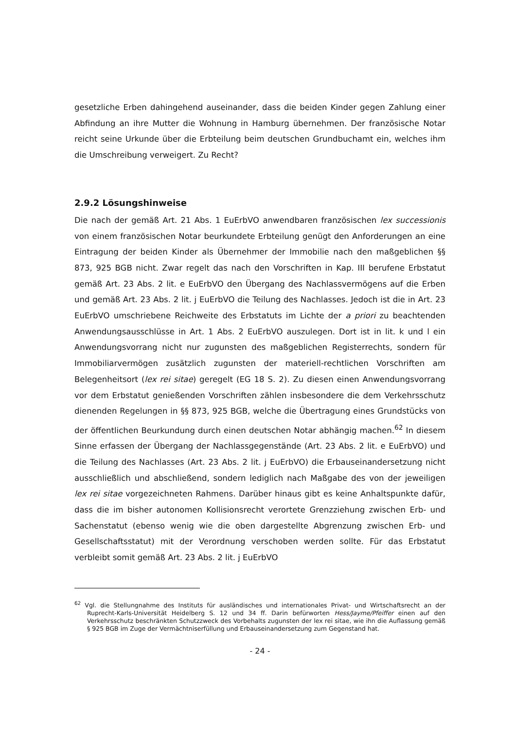gesetzliche Erben dahingehend auseinander, dass die beiden Kinder gegen Zahlung einer Abfindung an ihre Mutter die Wohnung in Hamburg übernehmen. Der französische Notar reicht seine Urkunde über die Erbteilung beim deutschen Grundbuchamt ein, welches ihm die Umschreibung verweigert. Zu Recht?
2.9.2 Lösungshinweise
Die nach der gemäß Art. 21 Abs. 1 EuErbVO anwendbaren französischen lex successionis von einem französischen Notar beurkundete Erbteilung genügt den Anforderungen an eine Eintragung der beiden Kinder als Übernehmer der Immobilie nach den maßgeblichen §§ 873, 925 BGB nicht. Zwar regelt das nach den Vorschriften in Kap. III berufene Erbstatut gemäß Art. 23 Abs. 2 lit. e EuErbVO den Übergang des Nachlassvermögens auf die Erben und gemäß Art. 23 Abs. 2 lit. j EuErbVO die Teilung des Nachlasses. Jedoch ist die in Art. 23 EuErbVO umschriebene Reichweite des Erbstatuts im Lichte der a priori zu beachtenden Anwendungsausschlüsse in Art. 1 Abs. 2 EuErbVO auszulegen. Dort ist in lit. k und l ein Anwendungsvorrang nicht nur zugunsten des maßgeblichen Registerrechts, sondern für Immobiliarvermögen zusätzlich zugunsten der materiell-rechtlichen Vorschriften am Belegenheitsort (lex rei sitae) geregelt (EG 18 S. 2). Zu diesen einen Anwendungsvorrang vor dem Erbstatut genießenden Vorschriften zählen insbesondere die dem Verkehrsschutz dienenden Regelungen in §§ 873, 925 BGB, welche die Übertragung eines Grundstücks von der öffentlichen Beurkundung durch einen deutschen Notar abhängig machen.<sup>62</sup> In diesem Sinne erfassen der Übergang der Nachlassgegenstände (Art. 23 Abs. 2 lit. e EuErbVO) und die Teilung des Nachlasses (Art. 23 Abs. 2 lit. j EuErbVO) die Erbauseinandersetzung nicht ausschließlich und abschließend, sondern lediglich nach Maßgabe des von der jeweiligen lex rei sitae vorgezeichneten Rahmens. Darüber hinaus gibt es keine Anhaltspunkte dafür, dass die im bisher autonomen Kollisionsrecht verortete Grenzziehung zwischen Erb- und Sachenstatut (ebenso wenig wie die oben dargestellte Abgrenzung zwischen Erb- und Gesellschaftsstatut) mit der Verordnung verschoben werden sollte. Für das Erbstatut verbleibt somit gemäß Art. 23 Abs. 2 lit. j EuErbVO
<sup>62</sup> Vgl. die Stellungnahme des Instituts für ausländisches und internationales Privat- und Wirtschaftsrecht an der Ruprecht-Karls-Universität Heidelberg S. 12 und 34 ff. Darin befürworten Hess/Jayme/Pfeiffer einen auf den Verkehrsschutz beschränkten Schutzzweck des Vorbehalts zugunsten der lex rei sitae, wie ihn die Auflassung gemäß § 925 BGB im Zuge der Vermächtniserfüllung und Erbauseinandersetzung zum Gegenstand hat.
- 24 -